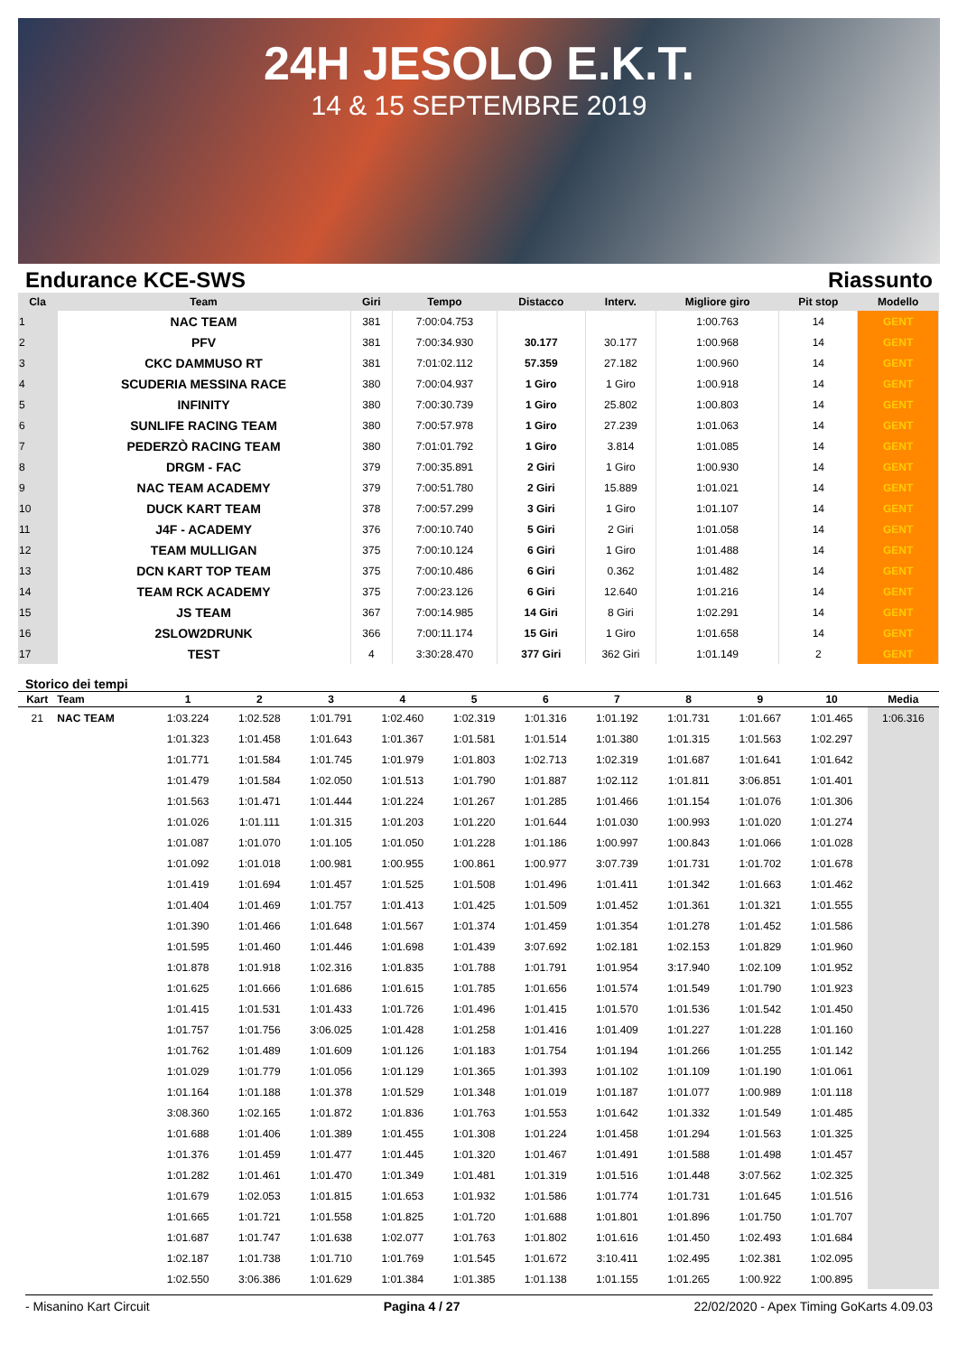24H JESOLO E.K.T.
14 & 15 SEPTEMBRE 2019
Endurance KCE-SWS Riassunto
| Cla | Team | Giri | Tempo | Distacco | Interv. | Migliore giro | Pit stop | Modello |
| --- | --- | --- | --- | --- | --- | --- | --- | --- |
| 1 | NAC TEAM | 381 | 7:00:04.753 | | | 1:00.763 | 14 | GENT |
| 2 | PFV | 381 | 7:00:34.930 | 30.177 | 30.177 | 1:00.968 | 14 | GENT |
| 3 | CKC DAMMUSO RT | 381 | 7:01:02.112 | 57.359 | 27.182 | 1:00.960 | 14 | GENT |
| 4 | SCUDERIA MESSINA RACE | 380 | 7:00:04.937 | 1 Giro | 1 Giro | 1:00.918 | 14 | GENT |
| 5 | INFINITY | 380 | 7:00:30.739 | 1 Giro | 25.802 | 1:00.803 | 14 | GENT |
| 6 | SUNLIFE RACING TEAM | 380 | 7:00:57.978 | 1 Giro | 27.239 | 1:01.063 | 14 | GENT |
| 7 | PEDERZÒ RACING TEAM | 380 | 7:01:01.792 | 1 Giro | 3.814 | 1:01.085 | 14 | GENT |
| 8 | DRGM - FAC | 379 | 7:00:35.891 | 2 Giri | 1 Giro | 1:00.930 | 14 | GENT |
| 9 | NAC TEAM ACADEMY | 379 | 7:00:51.780 | 2 Giri | 15.889 | 1:01.021 | 14 | GENT |
| 10 | DUCK KART TEAM | 378 | 7:00:57.299 | 3 Giri | 1 Giro | 1:01.107 | 14 | GENT |
| 11 | J4F - ACADEMY | 376 | 7:00:10.740 | 5 Giri | 2 Giri | 1:01.058 | 14 | GENT |
| 12 | TEAM MULLIGAN | 375 | 7:00:10.124 | 6 Giri | 1 Giro | 1:01.488 | 14 | GENT |
| 13 | DCN KART TOP TEAM | 375 | 7:00:10.486 | 6 Giri | 0.362 | 1:01.482 | 14 | GENT |
| 14 | TEAM RCK ACADEMY | 375 | 7:00:23.126 | 6 Giri | 12.640 | 1:01.216 | 14 | GENT |
| 15 | JS TEAM | 367 | 7:00:14.985 | 14 Giri | 8 Giri | 1:02.291 | 14 | GENT |
| 16 | 2SLOW2DRUNK | 366 | 7:00:11.174 | 15 Giri | 1 Giro | 1:01.658 | 14 | GENT |
| 17 | TEST | 4 | 3:30:28.470 | 377 Giri | 362 Giri | 1:01.149 | 2 | GENT |
Storico dei tempi
| Kart | Team | 1 | 2 | 3 | 4 | 5 | 6 | 7 | 8 | 9 | 10 | Media |
| --- | --- | --- | --- | --- | --- | --- | --- | --- | --- | --- | --- | --- |
| 21 | NAC TEAM | 1:03.224 | 1:02.528 | 1:01.791 | 1:02.460 | 1:02.319 | 1:01.316 | 1:01.192 | 1:01.731 | 1:01.667 | 1:01.465 | 1:06.316 |
| | | 1:01.323 | 1:01.458 | 1:01.643 | 1:01.367 | 1:01.581 | 1:01.514 | 1:01.380 | 1:01.315 | 1:01.563 | 1:02.297 | |
| | | 1:01.771 | 1:01.584 | 1:01.745 | 1:01.979 | 1:01.803 | 1:02.713 | 1:02.319 | 1:01.687 | 1:01.641 | 1:01.642 | |
| | | 1:01.479 | 1:01.584 | 1:02.050 | 1:01.513 | 1:01.790 | 1:01.887 | 1:02.112 | 1:01.811 | 3:06.851 | 1:01.401 | |
| | | 1:01.563 | 1:01.471 | 1:01.444 | 1:01.224 | 1:01.267 | 1:01.285 | 1:01.466 | 1:01.154 | 1:01.076 | 1:01.306 | |
| | | 1:01.026 | 1:01.111 | 1:01.315 | 1:01.203 | 1:01.220 | 1:01.644 | 1:01.030 | 1:00.993 | 1:01.020 | 1:01.274 | |
| | | 1:01.087 | 1:01.070 | 1:01.105 | 1:01.050 | 1:01.228 | 1:01.186 | 1:00.997 | 1:00.843 | 1:01.066 | 1:01.028 | |
| | | 1:01.092 | 1:01.018 | 1:00.981 | 1:00.955 | 1:00.861 | 1:00.977 | 3:07.739 | 1:01.731 | 1:01.702 | 1:01.678 | |
| | | 1:01.419 | 1:01.694 | 1:01.457 | 1:01.525 | 1:01.508 | 1:01.496 | 1:01.411 | 1:01.342 | 1:01.663 | 1:01.462 | |
| | | 1:01.404 | 1:01.469 | 1:01.757 | 1:01.413 | 1:01.425 | 1:01.509 | 1:01.452 | 1:01.361 | 1:01.321 | 1:01.555 | |
| | | 1:01.390 | 1:01.466 | 1:01.648 | 1:01.567 | 1:01.374 | 1:01.459 | 1:01.354 | 1:01.278 | 1:01.452 | 1:01.586 | |
| | | 1:01.595 | 1:01.460 | 1:01.446 | 1:01.698 | 1:01.439 | 3:07.692 | 1:02.181 | 1:02.153 | 1:01.829 | 1:01.960 | |
| | | 1:01.878 | 1:01.918 | 1:02.316 | 1:01.835 | 1:01.788 | 1:01.791 | 1:01.954 | 3:17.940 | 1:02.109 | 1:01.952 | |
| | | 1:01.625 | 1:01.666 | 1:01.686 | 1:01.615 | 1:01.785 | 1:01.656 | 1:01.574 | 1:01.549 | 1:01.790 | 1:01.923 | |
| | | 1:01.415 | 1:01.531 | 1:01.433 | 1:01.726 | 1:01.496 | 1:01.415 | 1:01.570 | 1:01.536 | 1:01.542 | 1:01.450 | |
| | | 1:01.757 | 1:01.756 | 3:06.025 | 1:01.428 | 1:01.258 | 1:01.416 | 1:01.409 | 1:01.227 | 1:01.228 | 1:01.160 | |
| | | 1:01.762 | 1:01.489 | 1:01.609 | 1:01.126 | 1:01.183 | 1:01.754 | 1:01.194 | 1:01.266 | 1:01.255 | 1:01.142 | |
| | | 1:01.029 | 1:01.779 | 1:01.056 | 1:01.129 | 1:01.365 | 1:01.393 | 1:01.102 | 1:01.109 | 1:01.190 | 1:01.061 | |
| | | 1:01.164 | 1:01.188 | 1:01.378 | 1:01.529 | 1:01.348 | 1:01.019 | 1:01.187 | 1:01.077 | 1:00.989 | 1:01.118 | |
| | | 3:08.360 | 1:02.165 | 1:01.872 | 1:01.836 | 1:01.763 | 1:01.553 | 1:01.642 | 1:01.332 | 1:01.549 | 1:01.485 | |
| | | 1:01.688 | 1:01.406 | 1:01.389 | 1:01.455 | 1:01.308 | 1:01.224 | 1:01.458 | 1:01.294 | 1:01.563 | 1:01.325 | |
| | | 1:01.376 | 1:01.459 | 1:01.477 | 1:01.445 | 1:01.320 | 1:01.467 | 1:01.491 | 1:01.588 | 1:01.498 | 1:01.457 | |
| | | 1:01.282 | 1:01.461 | 1:01.470 | 1:01.349 | 1:01.481 | 1:01.319 | 1:01.516 | 1:01.448 | 3:07.562 | 1:02.325 | |
| | | 1:01.679 | 1:02.053 | 1:01.815 | 1:01.653 | 1:01.932 | 1:01.586 | 1:01.774 | 1:01.731 | 1:01.645 | 1:01.516 | |
| | | 1:01.665 | 1:01.721 | 1:01.558 | 1:01.825 | 1:01.720 | 1:01.688 | 1:01.801 | 1:01.896 | 1:01.750 | 1:01.707 | |
| | | 1:01.687 | 1:01.747 | 1:01.638 | 1:02.077 | 1:01.763 | 1:01.802 | 1:01.616 | 1:01.450 | 1:02.493 | 1:01.684 | |
| | | 1:02.187 | 1:01.738 | 1:01.710 | 1:01.769 | 1:01.545 | 1:01.672 | 3:10.411 | 1:02.495 | 1:02.381 | 1:02.095 | |
| | | 1:02.550 | 3:06.386 | 1:01.629 | 1:01.384 | 1:01.385 | 1:01.138 | 1:01.155 | 1:01.265 | 1:00.922 | 1:00.895 | |
- Misanino Kart Circuit Pagina 4 / 27 22/02/2020 - Apex Timing GoKarts 4.09.03